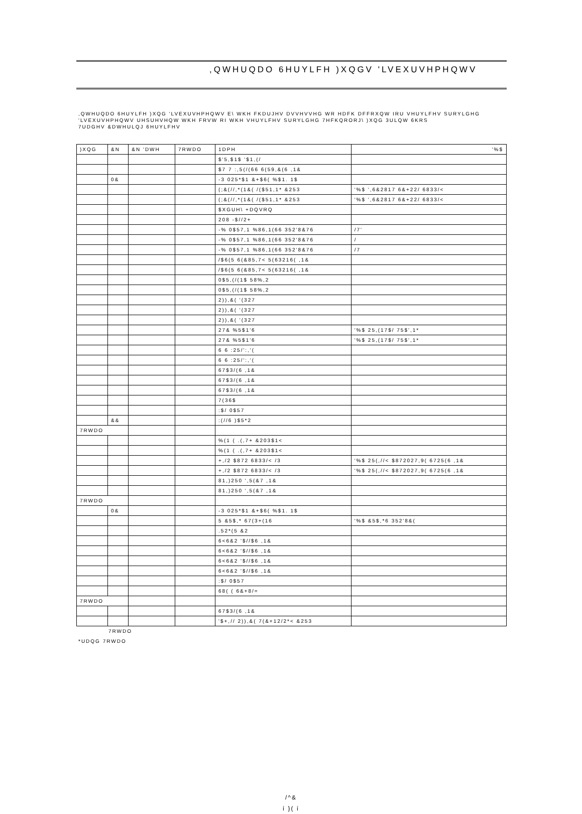,QWHUQDO 6HUYLFH )XQGV 'LVEXUVHPHQWV
,QWHUQDO 6HUYLFH )XQG 'LVEXUVHPHQWV E\ WKH FKDUJHV DVVHVVHG WR HDFK DFFRXQW IRU VHUYLFHV SURYLGHG
'LVEXUVHPHQWV UHSUHVHQW WKH FRVW RI WKH VHUYLFHV SURYLGHG 7HFKQRORJ\ )XQG 3ULQW 6KRS
7UDGHV &DWHULQJ 6HUYLFHV
| )XQG | &N | &N 'DWH | 7RWDO | 1DPH | '%$ |
| --- | --- | --- | --- | --- | --- |
| | | | | $'5,$1$ '$1,(/ | |
| | | | | $7 7 :,5(/(66 6(59,&(6 ,1& | |
| | 0& | | | -3 025*$1 &+$6( %$1. 1$ | |
| | | | | (;&(//,*(1&( /($51,1* &253 | '%$ ',6&2817 6&+22/ 6833/< |
| | | | | (;&(//,*(1&( /($51,1* &253 | '%$ ',6&2817 6&+22/ 6833/< |
| | | | | $XGUH\ +DQVRQ | |
| | | | | 208 -$//2+ | |
| | | | | -% 0$57,1 %86,1(66 352'8&76 | /7' |
| | | | | -% 0$57,1 %86,1(66 352'8&76 | / |
| | | | | -% 0$57,1 %86,1(66 352'8&76 | /7 |
| | | | | /$6(5 6(&85,7< 5(63216( ,1& | |
| | | | | /$6(5 6(&85,7< 5(63216( ,1& | |
| | | | | 0$5,(/(1$ 58%,2 | |
| | | | | 0$5,(/(1$ 58%,2 | |
| | | | | 2)),&( '(327 | |
| | | | | 2)),&( '(327 | |
| | | | | 2)),&( '(327 | |
| | | | | 27& %5$1'6 | '%$ 25,(17$/ 75$',1* |
| | | | | 27& %5$1'6 | '%$ 25,(17$/ 75$',1* |
| | | | | 6 6 :25/':,'( | |
| | | | | 6 6 :25/':,'( | |
| | | | | 67$3/(6 ,1& | |
| | | | | 67$3/(6 ,1& | |
| | | | | 67$3/(6 ,1& | |
| | | | | 7(36$ | |
| | | | | :$/ 0$57 | |
| | && | | | :(//6 )$5*2 | |
| 7RWDO | | | | | |
| | | | | %(1 ( .(,7+ &203$1< | |
| | | | | %(1 ( .(,7+ &203$1< | |
| | | | | +,/2 $872 6833/< /3 | '%$ 25(,//< $872027,9( 6725(6 ,1& |
| | | | | +,/2 $872 6833/< /3 | '%$ 25(,//< $872027,9( 6725(6 ,1& |
| | | | | 81,)250 ',5(&7 ,1& | |
| | | | | 81,)250 ',5(&7 ,1& | |
| 7RWDO | | | | | |
| | 0& | | | -3 025*$1 &+$6( %$1. 1$ | |
| | | | | 5 &5$,* 67(3+(16 | '%$ &5$,*6 352'8&( |
| | | | | .52*(5 &2 | |
| | | | | 6<6&2 '$//$6 ,1& | |
| | | | | 6<6&2 '$//$6 ,1& | |
| | | | | 6<6&2 '$//$6 ,1& | |
| | | | | 6<6&2 '$//$6 ,1& | |
| | | | | :$/ 0$57 | |
| | | | | 68( ( 6&+8/= | |
| 7RWDO | | | | | |
| | | | | 67$3/(6 ,1& | |
| | | | | '$+,// 2)),&( 7(&+12/2*< &253 | |
7RWDO
*UDQG 7RWDO
/^&
í }( í